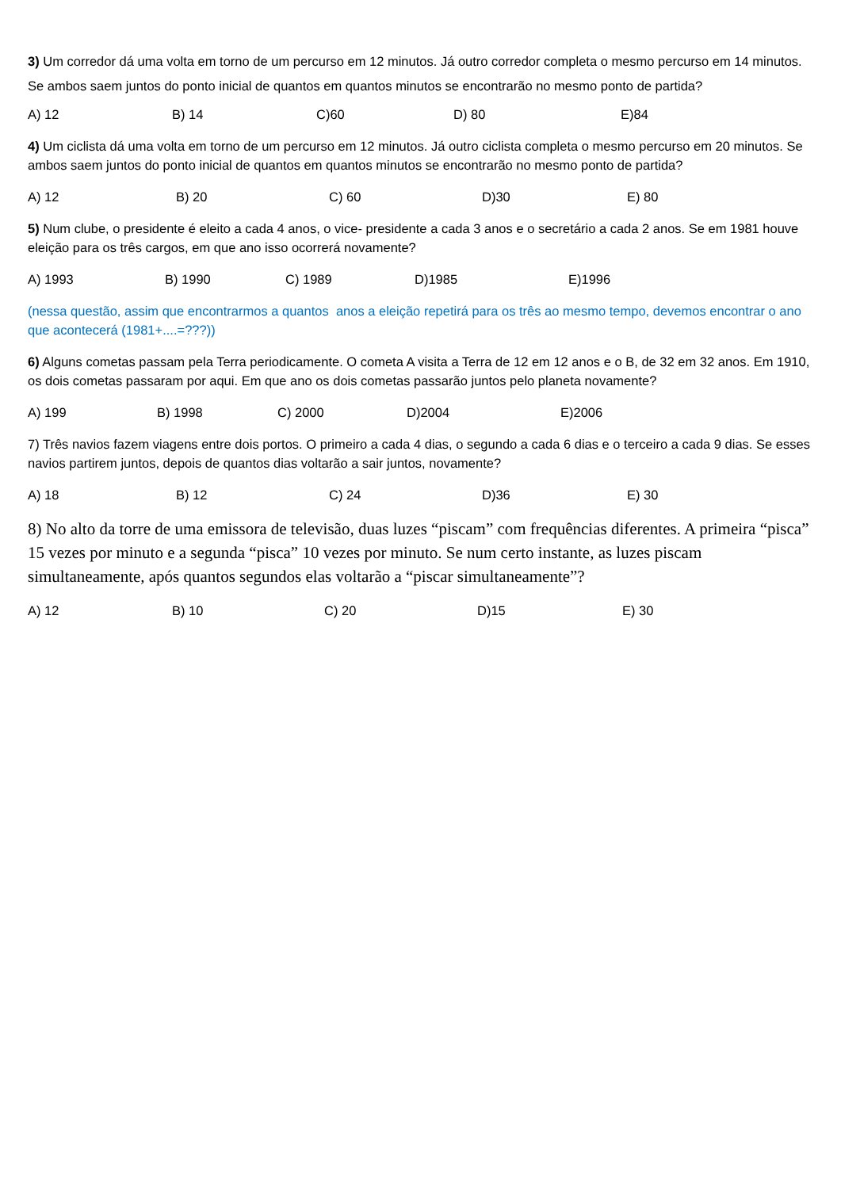3) Um corredor dá uma volta em torno de um percurso em 12 minutos. Já outro corredor completa o mesmo percurso em 14 minutos. Se ambos saem juntos do ponto inicial de quantos em quantos minutos se encontrarão no mesmo ponto de partida?
A) 12 B) 14 C)60 D) 80 E)84
4) Um ciclista dá uma volta em torno de um percurso em 12 minutos. Já outro ciclista completa o mesmo percurso em 20 minutos. Se ambos saem juntos do ponto inicial de quantos em quantos minutos se encontrarão no mesmo ponto de partida?
A) 12 B) 20 C) 60 D)30 E) 80
5) Num clube, o presidente é eleito a cada 4 anos, o vice- presidente a cada 3 anos e o secretário a cada 2 anos. Se em 1981 houve eleição para os três cargos, em que ano isso ocorrerá novamente?
A) 1993 B) 1990 C) 1989 D)1985 E)1996
(nessa questão, assim que encontrarmos a quantos anos a eleição repetirá para os três ao mesmo tempo, devemos encontrar o ano que acontecerá (1981+....=???))
6) Alguns cometas passam pela Terra periodicamente. O cometa A visita a Terra de 12 em 12 anos e o B, de 32 em 32 anos. Em 1910, os dois cometas passaram por aqui. Em que ano os dois cometas passarão juntos pelo planeta novamente?
A) 199 B) 1998 C) 2000 D)2004 E)2006
7) Três navios fazem viagens entre dois portos. O primeiro a cada 4 dias, o segundo a cada 6 dias e o terceiro a cada 9 dias. Se esses navios partirem juntos, depois de quantos dias voltarão a sair juntos, novamente?
A) 18 B) 12 C) 24 D)36 E) 30
8) No alto da torre de uma emissora de televisão, duas luzes “piscam” com frequências diferentes. A primeira “pisca” 15 vezes por minuto e a segunda “pisca” 10 vezes por minuto. Se num certo instante, as luzes piscam simultaneamente, após quantos segundos elas voltarão a “piscar simultaneamente”?
A) 12 B) 10 C) 20 D)15 E) 30